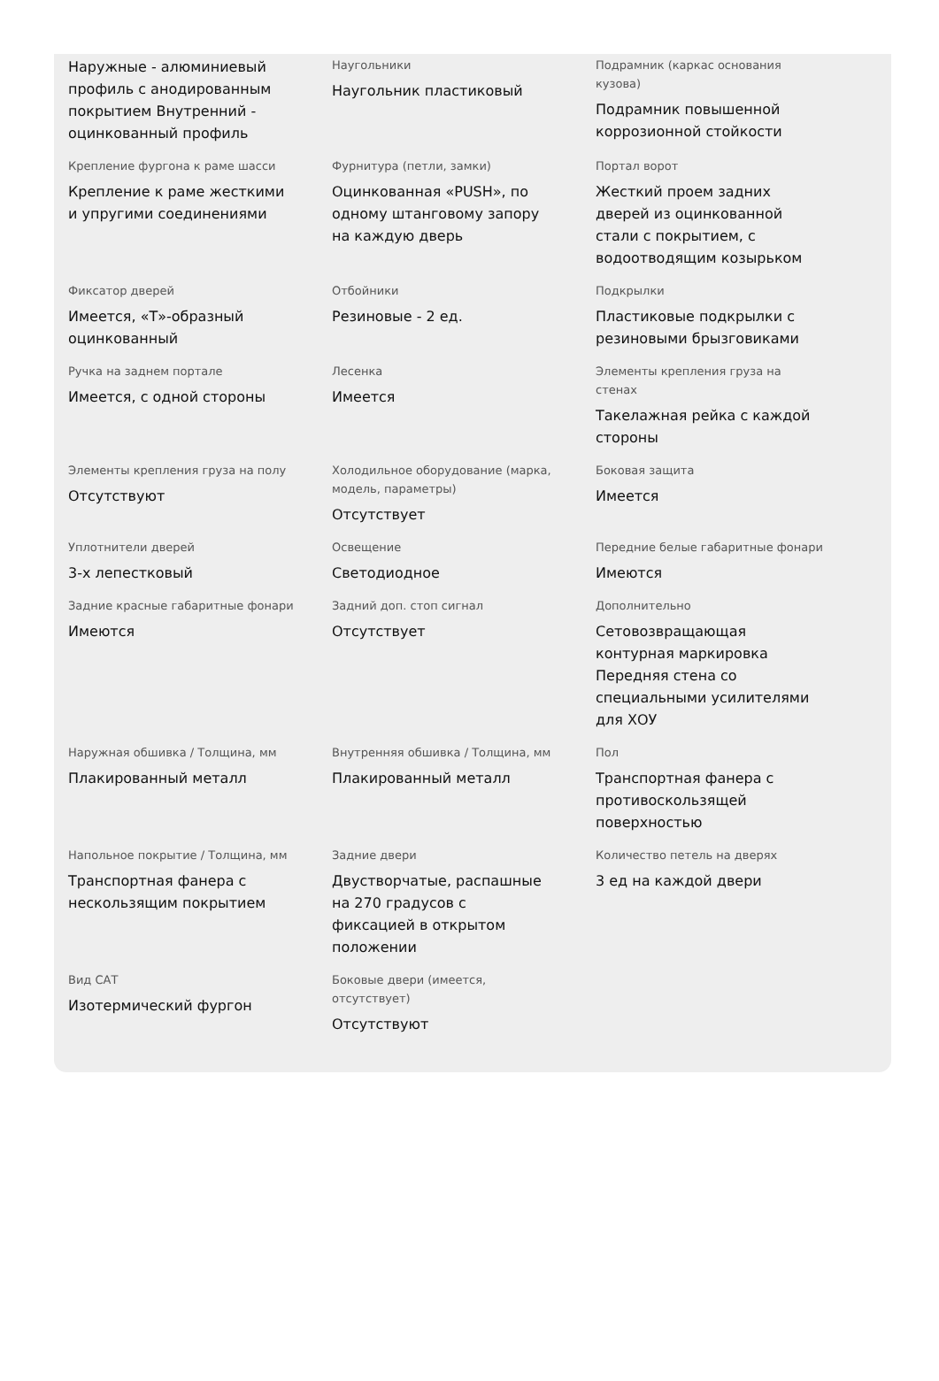Наружные - алюминиевый профиль с анодированным покрытием Внутренний - оцинкованный профиль
Наугольники
Наугольник пластиковый
Подрамник (каркас основания кузова)
Подрамник повышенной коррозионной стойкости
Крепление фургона к раме шасси
Крепление к раме жесткими и упругими соединениями
Фурнитура (петли, замки)
Оцинкованная «PUSH», по одному штанговому запору на каждую дверь
Портал ворот
Жесткий проем задних дверей из оцинкованной стали с покрытием, с водоотводящим козырьком
Фиксатор дверей
Имеется, «Т»-образный оцинкованный
Отбойники
Резиновые - 2 ед.
Подкрылки
Пластиковые подкрылки с резиновыми брызговиками
Ручка на заднем портале
Имеется, с одной стороны
Лесенка
Имеется
Элементы крепления груза на стенах
Такелажная рейка с каждой стороны
Элементы крепления груза на полу
Отсутствуют
Холодильное оборудование (марка, модель, параметры)
Отсутствует
Боковая защита
Имеется
Уплотнители дверей
3-х лепестковый
Освещение
Светодиодное
Передние белые габаритные фонари
Имеются
Задние красные габаритные фонари
Имеются
Задний доп. стоп сигнал
Отсутствует
Дополнительно
Сетовозвращающая контурная маркировка Передняя стена со специальными усилителями для ХОУ
Наружная обшивка / Толщина, мм
Плакированный металл
Внутренняя обшивка / Толщина, мм
Плакированный металл
Пол
Транспортная фанера с противоскользящей поверхностью
Напольное покрытие / Толщина, мм
Транспортная фанера с нескользящим покрытием
Задние двери
Двустворчатые, распашные на 270 градусов с фиксацией в открытом положении
Количество петель на дверях
3 ед на каждой двери
Вид САТ
Изотермический фургон
Боковые двери (имеется, отсутствует)
Отсутствуют